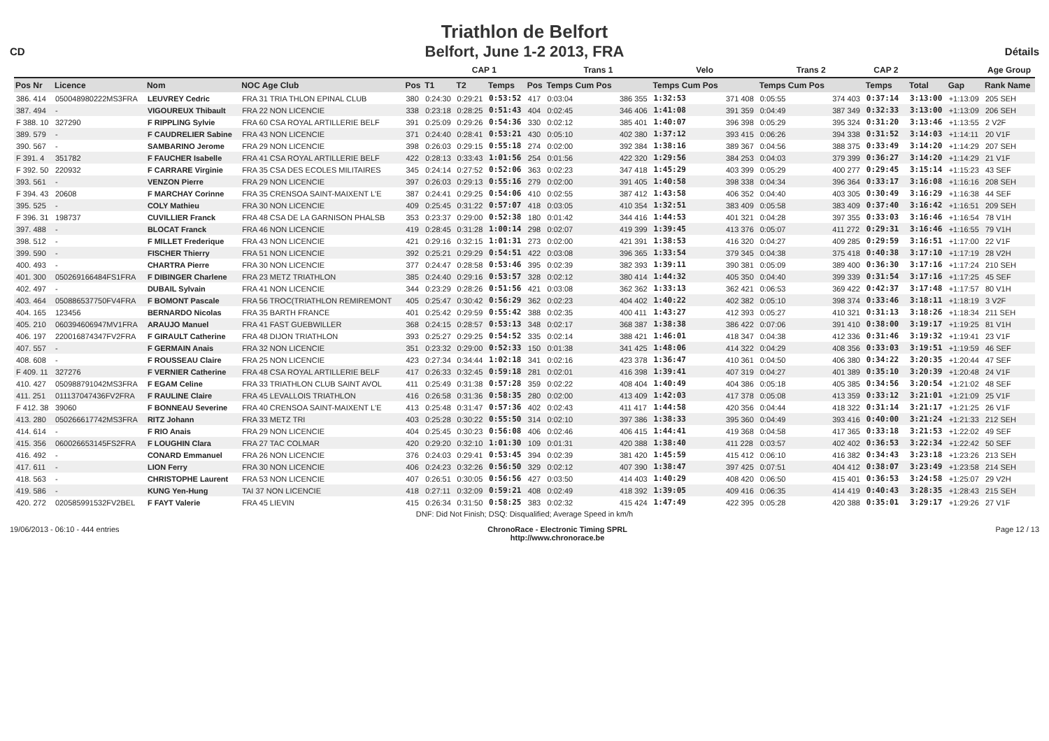Triathlon de Belfort
Belfort, June 1-2 2013, FRA
CD Détails
| | | | | | CAP 1 | | | | Trans 1 | | Velo | | Trans 2 | | CAP 2 | | | | Age Group |
| --- | --- | --- | --- | --- | --- | --- | --- | --- | --- | --- | --- | --- | --- | --- | --- | --- | --- | --- | --- |
| Pos Nr | Licence | Nom | NOC Age Club | Pos | T1 | T2 | Temps | Pos | Temps Cum Pos | | Temps Cum Pos | | Temps Cum Pos | | Temps | | Total | Gap | Rank Name |
| 386. 414 | 050048980222MS3FRA | LEUVREY Cedric | FRA 31 TRIA THLON EPINAL CLUB | 380 | 0:24:30 | 0:29:21 | 0:53:52 | 417 | 0:03:04 | 386 355 | 1:32:53 | 371 408 | 0:05:55 | 374 403 | 0:37:14 | | 3:13:00 | +1:13:09 | 205 SEH |
| 387. 494 | - | VIGOUREUX Thibault | FRA 22 NON LICENCIE | 338 | 0:23:18 | 0:28:25 | 0:51:43 | 404 | 0:02:45 | 346 406 | 1:41:08 | 391 359 | 0:04:49 | 387 349 | 0:32:33 | | 3:13:00 | +1:13:09 | 206 SEH |
| F 388. 10 | 327290 | F RIPPLING Sylvie | FRA 60 CSA ROYAL ARTILLERIE BELF | 391 | 0:25:09 | 0:29:26 | 0:54:36 | 330 | 0:02:12 | 385 401 | 1:40:07 | 396 398 | 0:05:29 | 395 324 | 0:31:20 | | 3:13:46 | +1:13:55 | 2 V2F |
| 389. 579 | - | F CAUDRELIER Sabine | FRA 43 NON LICENCIE | 371 | 0:24:40 | 0:28:41 | 0:53:21 | 430 | 0:05:10 | 402 380 | 1:37:12 | 393 415 | 0:06:26 | 394 338 | 0:31:52 | | 3:14:03 | +1:14:11 | 20 V1F |
| 390. 567 | - | SAMBARINO Jerome | FRA 29 NON LICENCIE | 398 | 0:26:03 | 0:29:15 | 0:55:18 | 274 | 0:02:00 | 392 384 | 1:38:16 | 389 367 | 0:04:56 | 388 375 | 0:33:49 | | 3:14:20 | +1:14:29 | 207 SEH |
| F 391. 4 | 351782 | F FAUCHER Isabelle | FRA 41 CSA ROYAL ARTILLERIE BELF | 422 | 0:28:13 | 0:33:43 | 1:01:56 | 254 | 0:01:56 | 422 320 | 1:29:56 | 384 253 | 0:04:03 | 379 399 | 0:36:27 | | 3:14:20 | +1:14:29 | 21 V1F |
| F 392. 50 | 220932 | F CARRARE Virginie | FRA 35 CSA DES ECOLES MILITAIRES | 345 | 0:24:14 | 0:27:52 | 0:52:06 | 363 | 0:02:23 | 347 418 | 1:45:29 | 403 399 | 0:05:29 | 400 277 | 0:29:45 | | 3:15:14 | +1:15:23 | 43 SEF |
| 393. 561 | - | VENZON Pierre | FRA 29 NON LICENCIE | 397 | 0:26:03 | 0:29:13 | 0:55:16 | 279 | 0:02:00 | 391 405 | 1:40:58 | 398 338 | 0:04:34 | 396 364 | 0:33:17 | | 3:16:08 | +1:16:16 | 208 SEH |
| F 394. 43 | 20608 | F MARCHAY Corinne | FRA 35 CRENSOA SAINT-MAIXENT L'E | 387 | 0:24:41 | 0:29:25 | 0:54:06 | 410 | 0:02:55 | 387 412 | 1:43:58 | 406 352 | 0:04:40 | 403 305 | 0:30:49 | | 3:16:29 | +1:16:38 | 44 SEF |
| 395. 525 | - | COLY Mathieu | FRA 30 NON LICENCIE | 409 | 0:25:45 | 0:31:22 | 0:57:07 | 418 | 0:03:05 | 410 354 | 1:32:51 | 383 409 | 0:05:58 | 383 409 | 0:37:40 | | 3:16:42 | +1:16:51 | 209 SEH |
| F 396. 31 | 198737 | CUVILLIER Franck | FRA 48 CSA DE LA GARNISON PHALSB | 353 | 0:23:37 | 0:29:00 | 0:52:38 | 180 | 0:01:42 | 344 416 | 1:44:53 | 401 321 | 0:04:28 | 397 355 | 0:33:03 | | 3:16:46 | +1:16:54 | 78 V1H |
| 397. 488 | - | BLOCAT Franck | FRA 46 NON LICENCIE | 419 | 0:28:45 | 0:31:28 | 1:00:14 | 298 | 0:02:07 | 419 399 | 1:39:45 | 413 376 | 0:05:07 | 411 272 | 0:29:31 | | 3:16:46 | +1:16:55 | 79 V1H |
| 398. 512 | - | F MILLET Frederique | FRA 43 NON LICENCIE | 421 | 0:29:16 | 0:32:15 | 1:01:31 | 273 | 0:02:00 | 421 391 | 1:38:53 | 416 320 | 0:04:27 | 409 285 | 0:29:59 | | 3:16:51 | +1:17:00 | 22 V1F |
| 399. 590 | - | FISCHER Thierry | FRA 51 NON LICENCIE | 392 | 0:25:21 | 0:29:29 | 0:54:51 | 422 | 0:03:08 | 396 365 | 1:33:54 | 379 345 | 0:04:38 | 375 418 | 0:40:38 | | 3:17:10 | +1:17:19 | 28 V2H |
| 400. 493 | - | CHARTRA Pierre | FRA 30 NON LICENCIE | 377 | 0:24:47 | 0:28:58 | 0:53:46 | 395 | 0:02:39 | 382 393 | 1:39:11 | 390 381 | 0:05:09 | 389 400 | 0:36:30 | | 3:17:16 | +1:17:24 | 210 SEH |
| 401. 300 | 050269166484FS1FRA | F DIBINGER Charlene | FRA 23 METZ TRIATHLON | 385 | 0:24:40 | 0:29:16 | 0:53:57 | 328 | 0:02:12 | 380 414 | 1:44:32 | 405 350 | 0:04:40 | 399 339 | 0:31:54 | | 3:17:16 | +1:17:25 | 45 SEF |
| 402. 497 | - | DUBAIL Sylvain | FRA 41 NON LICENCIE | 344 | 0:23:29 | 0:28:26 | 0:51:56 | 421 | 0:03:08 | 362 362 | 1:33:13 | 362 421 | 0:06:53 | 369 422 | 0:42:37 | | 3:17:48 | +1:17:57 | 80 V1H |
| 403. 464 | 050886537750FV4FRA | F BOMONT Pascale | FRA 56 TROC(TRIATHLON REMIREMONT | 405 | 0:25:47 | 0:30:42 | 0:56:29 | 362 | 0:02:23 | 404 402 | 1:40:22 | 402 382 | 0:05:10 | 398 374 | 0:33:46 | | 3:18:11 | +1:18:19 | 3 V2F |
| 404. 165 | 123456 | BERNARDO Nicolas | FRA 35 BARTH FRANCE | 401 | 0:25:42 | 0:29:59 | 0:55:42 | 388 | 0:02:35 | 400 411 | 1:43:27 | 412 393 | 0:05:27 | 410 321 | 0:31:13 | | 3:18:26 | +1:18:34 | 211 SEH |
| 405. 210 | 060394606947MV1FRA | ARAUJO Manuel | FRA 41 FAST GUEBWILLER | 368 | 0:24:15 | 0:28:57 | 0:53:13 | 348 | 0:02:17 | 368 387 | 1:38:38 | 386 422 | 0:07:06 | 391 410 | 0:38:00 | | 3:19:17 | +1:19:25 | 81 V1H |
| 406. 197 | 220016874347FV2FRA | F GIRAULT Catherine | FRA 48 DIJON TRIATHLON | 393 | 0:25:27 | 0:29:25 | 0:54:52 | 335 | 0:02:14 | 388 421 | 1:46:01 | 418 347 | 0:04:38 | 412 336 | 0:31:46 | | 3:19:32 | +1:19:41 | 23 V1F |
| 407. 557 | - | F GERMAIN Anais | FRA 32 NON LICENCIE | 351 | 0:23:32 | 0:29:00 | 0:52:33 | 150 | 0:01:38 | 341 425 | 1:48:06 | 414 322 | 0:04:29 | 408 356 | 0:33:03 | | 3:19:51 | +1:19:59 | 46 SEF |
| 408. 608 | - | F ROUSSEAU Claire | FRA 25 NON LICENCIE | 423 | 0:27:34 | 0:34:44 | 1:02:18 | 341 | 0:02:16 | 423 378 | 1:36:47 | 410 361 | 0:04:50 | 406 380 | 0:34:22 | | 3:20:35 | +1:20:44 | 47 SEF |
| F 409. 11 | 327276 | F VERNIER Catherine | FRA 48 CSA ROYAL ARTILLERIE BELF | 417 | 0:26:33 | 0:32:45 | 0:59:18 | 281 | 0:02:01 | 416 398 | 1:39:41 | 407 319 | 0:04:27 | 401 389 | 0:35:10 | | 3:20:39 | +1:20:48 | 24 V1F |
| 410. 427 | 050988791042MS3FRA | F EGAM Celine | FRA 33 TRIATHLON CLUB SAINT AVOL | 411 | 0:25:49 | 0:31:38 | 0:57:28 | 359 | 0:02:22 | 408 404 | 1:40:49 | 404 386 | 0:05:18 | 405 385 | 0:34:56 | | 3:20:54 | +1:21:02 | 48 SEF |
| 411. 251 | 011137047436FV2FRA | F RAULINE Claire | FRA 45 LEVALLOIS TRIATHLON | 416 | 0:26:58 | 0:31:36 | 0:58:35 | 280 | 0:02:00 | 413 409 | 1:42:03 | 417 378 | 0:05:08 | 413 359 | 0:33:12 | | 3:21:01 | +1:21:09 | 25 V1F |
| F 412. 38 | 39060 | F BONNEAU Severine | FRA 40 CRENSOA SAINT-MAIXENT L'E | 413 | 0:25:48 | 0:31:47 | 0:57:36 | 402 | 0:02:43 | 411 417 | 1:44:58 | 420 356 | 0:04:44 | 418 322 | 0:31:14 | | 3:21:17 | +1:21:25 | 26 V1F |
| 413. 280 | 050266617742MS3FRA | RITZ Johann | FRA 33 METZ TRI | 403 | 0:25:28 | 0:30:22 | 0:55:50 | 314 | 0:02:10 | 397 386 | 1:38:33 | 395 360 | 0:04:49 | 393 416 | 0:40:00 | | 3:21:24 | +1:21:33 | 212 SEH |
| 414. 614 | - | F RIO Anais | FRA 29 NON LICENCIE | 404 | 0:25:45 | 0:30:23 | 0:56:08 | 406 | 0:02:46 | 406 415 | 1:44:41 | 419 368 | 0:04:58 | 417 365 | 0:33:18 | | 3:21:53 | +1:22:02 | 49 SEF |
| 415. 356 | 060026653145FS2FRA | F LOUGHIN Clara | FRA 27 TAC COLMAR | 420 | 0:29:20 | 0:32:10 | 1:01:30 | 109 | 0:01:31 | 420 388 | 1:38:40 | 411 228 | 0:03:57 | 402 402 | 0:36:53 | | 3:22:34 | +1:22:42 | 50 SEF |
| 416. 492 | - | CONARD Emmanuel | FRA 26 NON LICENCIE | 376 | 0:24:03 | 0:29:41 | 0:53:45 | 394 | 0:02:39 | 381 420 | 1:45:59 | 415 412 | 0:06:10 | 416 382 | 0:34:43 | | 3:23:18 | +1:23:26 | 213 SEH |
| 417. 611 | - | LION Ferry | FRA 30 NON LICENCIE | 406 | 0:24:23 | 0:32:26 | 0:56:50 | 329 | 0:02:12 | 407 390 | 1:38:47 | 397 425 | 0:07:51 | 404 412 | 0:38:07 | | 3:23:49 | +1:23:58 | 214 SEH |
| 418. 563 | - | CHRISTOPHE Laurent | FRA 53 NON LICENCIE | 407 | 0:26:51 | 0:30:05 | 0:56:56 | 427 | 0:03:50 | 414 403 | 1:40:29 | 408 420 | 0:06:50 | 415 401 | 0:36:53 | | 3:24:58 | +1:25:07 | 29 V2H |
| 419. 586 | - | KUNG Yen-Hung | TAI 37 NON LICENCIE | 418 | 0:27:11 | 0:32:09 | 0:59:21 | 408 | 0:02:49 | 418 392 | 1:39:05 | 409 416 | 0:06:35 | 414 419 | 0:40:43 | | 3:28:35 | +1:28:43 | 215 SEH |
| 420. 272 | 020585991532FV2BEL | F FAYT Valerie | FRA 45 LIEVIN | 415 | 0:26:34 | 0:31:50 | 0:58:25 | 383 | 0:02:32 | 415 424 | 1:47:49 | 422 395 | 0:05:28 | 420 388 | 0:35:01 | | 3:29:17 | +1:29:26 | 27 V1F |
| DNF: Did Not Finish; DSQ: Disqualified; Average Speed in km/h | | | | | | | | | | | | | | | | | | | |
19/06/2013 - 06:10 - 444 entries ChronoRace - Electronic Timing SPRL
http://www.chronorace.be Page 12 / 13